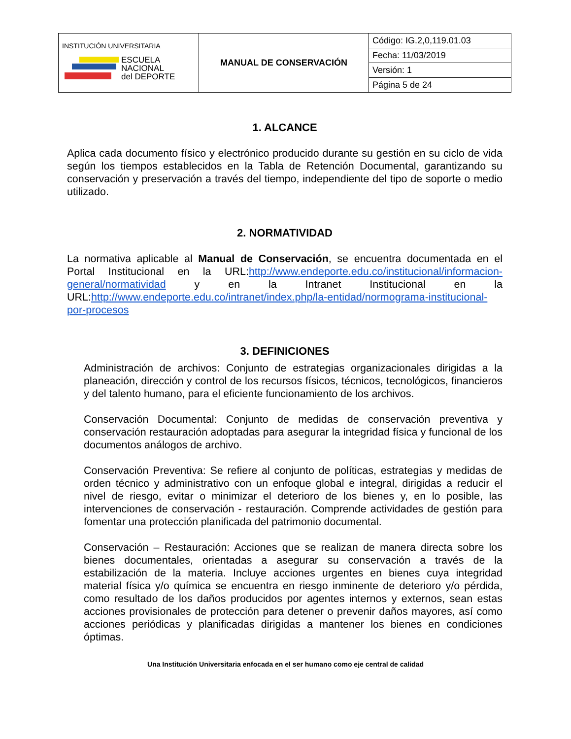| INSTITUCIÓN UNIVERSITARIA ESCUELA NACIONAL del DEPORTE | MANUAL DE CONSERVACIÓN | Código: IG.2,0,119.01.03 |
| | | Fecha: 11/03/2019 |
| | | Versión: 1 |
| | | Página 5 de 24 |
1. ALCANCE
Aplica cada documento físico y electrónico producido durante su gestión en su ciclo de vida según los tiempos establecidos en la Tabla de Retención Documental, garantizando su conservación y preservación a través del tiempo, independiente del tipo de soporte o medio utilizado.
2. NORMATIVIDAD
La normativa aplicable al Manual de Conservación, se encuentra documentada en el Portal Institucional en la URL:http://www.endeporte.edu.co/institucional/informacion-general/normatividad y en la Intranet Institucional en la URL:http://www.endeporte.edu.co/intranet/index.php/la-entidad/normograma-institucional-por-procesos
3. DEFINICIONES
Administración de archivos: Conjunto de estrategias organizacionales dirigidas a la planeación, dirección y control de los recursos físicos, técnicos, tecnológicos, financieros y del talento humano, para el eficiente funcionamiento de los archivos.
Conservación Documental: Conjunto de medidas de conservación preventiva y conservación restauración adoptadas para asegurar la integridad física y funcional de los documentos análogos de archivo.
Conservación Preventiva: Se refiere al conjunto de políticas, estrategias y medidas de orden técnico y administrativo con un enfoque global e integral, dirigidas a reducir el nivel de riesgo, evitar o minimizar el deterioro de los bienes y, en lo posible, las intervenciones de conservación - restauración. Comprende actividades de gestión para fomentar una protección planificada del patrimonio documental.
Conservación – Restauración: Acciones que se realizan de manera directa sobre los bienes documentales, orientadas a asegurar su conservación a través de la estabilización de la materia. Incluye acciones urgentes en bienes cuya integridad material física y/o química se encuentra en riesgo inminente de deterioro y/o pérdida, como resultado de los daños producidos por agentes internos y externos, sean estas acciones provisionales de protección para detener o prevenir daños mayores, así como acciones periódicas y planificadas dirigidas a mantener los bienes en condiciones óptimas.
Una Institución Universitaria enfocada en el ser humano como eje central de calidad